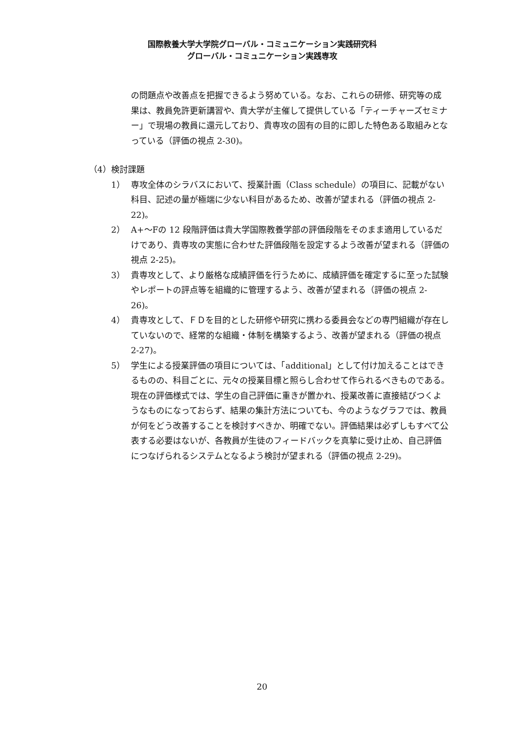国際教養大学大学院グローバル・コミュニケーション実践研究科
グローバル・コミュニケーション実践専攻
の問題点や改善点を把握できるよう努めている。なお、これらの研修、研究等の成果は、教員免許更新講習や、貴大学が主催して提供している「ティーチャーズセミナー」で現場の教員に還元しており、貴専攻の固有の目的に即した特色ある取組みとなっている（評価の視点 2-30)。
（4）検討課題
1） 専攻全体のシラバスにおいて、授業計画（Class schedule）の項目に、記載がない科目、記述の量が極端に少ない科目があるため、改善が望まれる（評価の視点 2-22)。
2） A+～Fの 12 段階評価は貴大学国際教養学部の評価段階をそのまま適用しているだけであり、貴専攻の実態に合わせた評価段階を設定するよう改善が望まれる（評価の視点 2-25)。
3） 貴専攻として、より厳格な成績評価を行うために、成績評価を確定するに至った試験やレポートの評点等を組織的に管理するよう、改善が望まれる（評価の視点 2-26)。
4） 貴専攻として、ＦＤを目的とした研修や研究に携わる委員会などの専門組織が存在していないので、経常的な組織・体制を構築するよう、改善が望まれる（評価の視点 2-27)。
5） 学生による授業評価の項目については、「additional」として付け加えることはできるものの、科目ごとに、元々の授業目標と照らし合わせて作られるべきものである。現在の評価様式では、学生の自己評価に重きが置かれ、授業改善に直接結びつくようなものになっておらず、結果の集計方法についても、今のようなグラフでは、教員が何をどう改善することを検討すべきか、明確でない。評価結果は必ずしもすべて公表する必要はないが、各教員が生徒のフィードバックを真摯に受け止め、自己評価につなげられるシステムとなるよう検討が望まれる（評価の視点 2-29)。
20